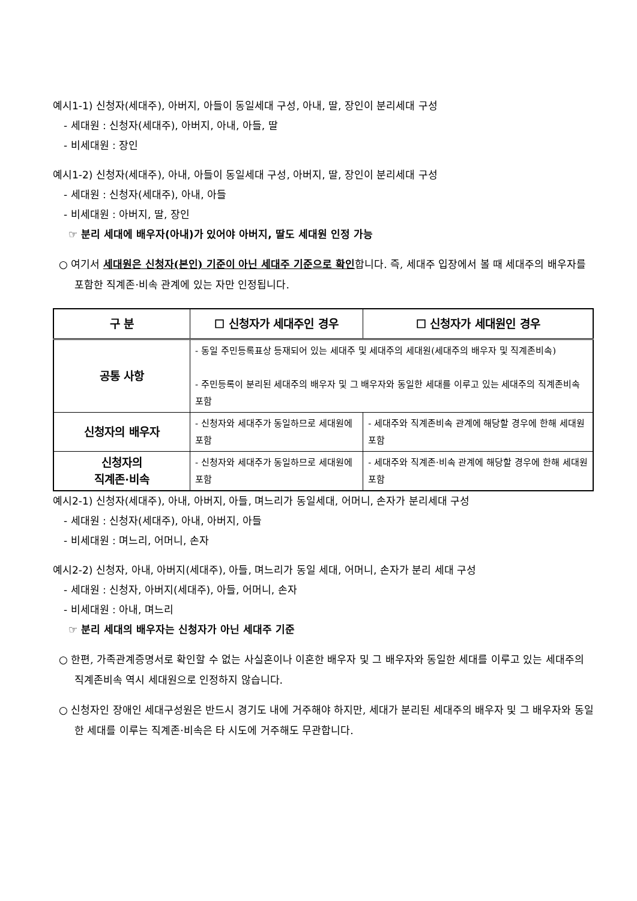예시1-1) 신청자(세대주), 아버지, 아들이 동일세대 구성, 아내, 딸, 장인이 분리세대 구성
- 세대원 : 신청자(세대주), 아버지, 아내, 아들, 딸
- 비세대원 : 장인
예시1-2) 신청자(세대주), 아내, 아들이 동일세대 구성, 아버지, 딸, 장인이 분리세대 구성
- 세대원 : 신청자(세대주), 아내, 아들
- 비세대원 : 아버지, 딸, 장인
☞ 분리 세대에 배우자(아내)가 있어야 아버지, 딸도 세대원 인정 가능
○ 여기서 세대원은 신청자(본인) 기준이 아닌 세대주 기준으로 확인합니다. 즉, 세대주 입장에서 볼 때 세대주의 배우자를 포함한 직계존·비속 관계에 있는 자만 인정됩니다.
| 구 분 | ☐ 신청자가 세대주인 경우 | ☐ 신청자가 세대원인 경우 |
| --- | --- | --- |
| 공통 사항 | - 동일 주민등록표상 등재되어 있는 세대주 및 세대주의 세대원(세대주의 배우자 및 직계존비속) - 주민등록이 분리된 세대주의 배우자 및 그 배우자와 동일한 세대를 이루고 있는 세대주의 직계존비속 포함 | |
| 신청자의 배우자 | - 신청자와 세대주가 동일하므로 세대원에 포함 | - 세대주와 직계존비속 관계에 해당할 경우에 한해 세대원 포함 |
| 신청자의 직계존·비속 | - 신청자와 세대주가 동일하므로 세대원에 포함 | - 세대주와 직계존·비속 관계에 해당할 경우에 한해 세대원 포함 |
예시2-1) 신청자(세대주), 아내, 아버지, 아들, 며느리가 동일세대, 어머니, 손자가 분리세대 구성
- 세대원 : 신청자(세대주), 아내, 아버지, 아들
- 비세대원 : 며느리, 어머니, 손자
예시2-2) 신청자, 아내, 아버지(세대주), 아들, 며느리가 동일 세대, 어머니, 손자가 분리 세대 구성
- 세대원 : 신청자, 아버지(세대주), 아들, 어머니, 손자
- 비세대원 : 아내, 며느리
☞ 분리 세대의 배우자는 신청자가 아닌 세대주 기준
○ 한편, 가족관계증명서로 확인할 수 없는 사실혼이나 이혼한 배우자 및 그 배우자와 동일한 세대를 이루고 있는 세대주의 직계존비속 역시 세대원으로 인정하지 않습니다.
○ 신청자인 장애인 세대구성원은 반드시 경기도 내에 거주해야 하지만, 세대가 분리된 세대주의 배우자 및 그 배우자와 동일한 세대를 이루는 직계존·비속은 타 시도에 거주해도 무관합니다.